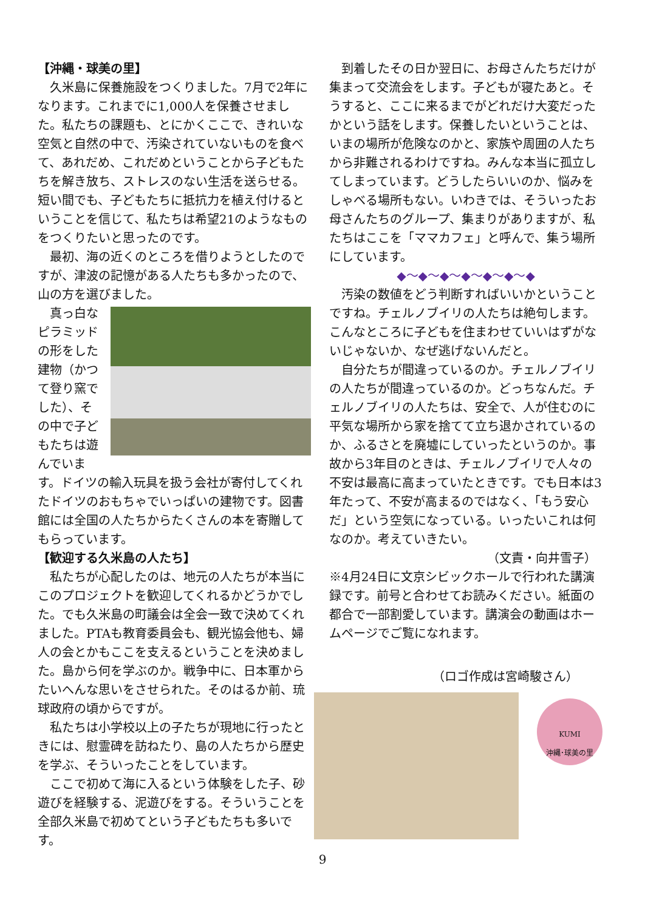【沖縄・球美の里】
久米島に保養施設をつくりました。7月で2年になります。これまでに1,000人を保養させました。私たちの課題も、とにかくここで、きれいな空気と自然の中で、汚染されていないものを食べて、あれだめ、これだめということから子どもたちを解き放ち、ストレスのない生活を送らせる。短い間でも、子どもたちに抵抗力を植え付けるということを信じて、私たちは希望21のようなものをつくりたいと思ったのです。
最初、海の近くのところを借りようとしたのですが、津波の記憶がある人たちも多かったので、山の方を選びました。
真っ白なピラミッドの形をした建物（かつて登り窯でした）、その中で子どもたちは遊んでいます。ドイツの輸入玩具を扱う会社が寄付してくれたドイツのおもちゃでいっぱいの建物です。図書館には全国の人たちからたくさんの本を寄贈してもらっています。
【歓迎する久米島の人たち】
私たちが心配したのは、地元の人たちが本当にこのプロジェクトを歓迎してくれるかどうかでした。でも久米島の町議会は全会一致で決めてくれました。PTAも教育委員会も、観光協会他も、婦人の会とかもここを支えるということを決めました。島から何を学ぶのか。戦争中に、日本軍からたいへんな思いをさせられた。そのはるか前、琉球政府の頃からですが。
私たちは小学校以上の子たちが現地に行ったときには、慰霊碑を訪ねたり、島の人たちから歴史を学ぶ、そういったことをしています。
ここで初めて海に入るという体験をした子、砂遊びを経験する、泥遊びをする。そういうことを全部久米島で初めてという子どもたちも多いです。
到着したその日か翌日に、お母さんたちだけが集まって交流会をします。子どもが寝たあと。そうすると、ここに来るまでがどれだけ大変だったかという話をします。保養したいということは、いまの場所が危険なのかと、家族や周囲の人たちから非難されるわけですね。みんな本当に孤立してしまっています。どうしたらいいのか、悩みをしゃべる場所もない。いわきでは、そういったお母さんたちのグループ、集まりがありますが、私たちはここを「ママカフェ」と呼んで、集う場所にしています。
◆～◆～◆～◆～◆～◆～◆
汚染の数値をどう判断すればいいかということですね。チェルノブイリの人たちは絶句します。こんなところに子どもを住まわせていいはずがないじゃないか、なぜ逃げないんだと。
自分たちが間違っているのか。チェルノブイリの人たちが間違っているのか。どっちなんだ。チェルノブイリの人たちは、安全で、人が住むのに平気な場所から家を捨てて立ち退かされているのか、ふるさとを廃墟にしていったというのか。事故から3年目のときは、チェルノブイリで人々の不安は最高に高まっていたときです。でも日本は3年たって、不安が高まるのではなく、「もう安心だ」という空気になっている。いったいこれは何なのか。考えていきたい。
（文責・向井雪子）
※4月24日に文京シビックホールで行われた講演録です。前号と合わせてお読みください。紙面の都合で一部割愛しています。講演会の動画はホームページでご覧になれます。
（ロゴ作成は宮崎駿さん）
KUMI
沖縄･球美の里
9